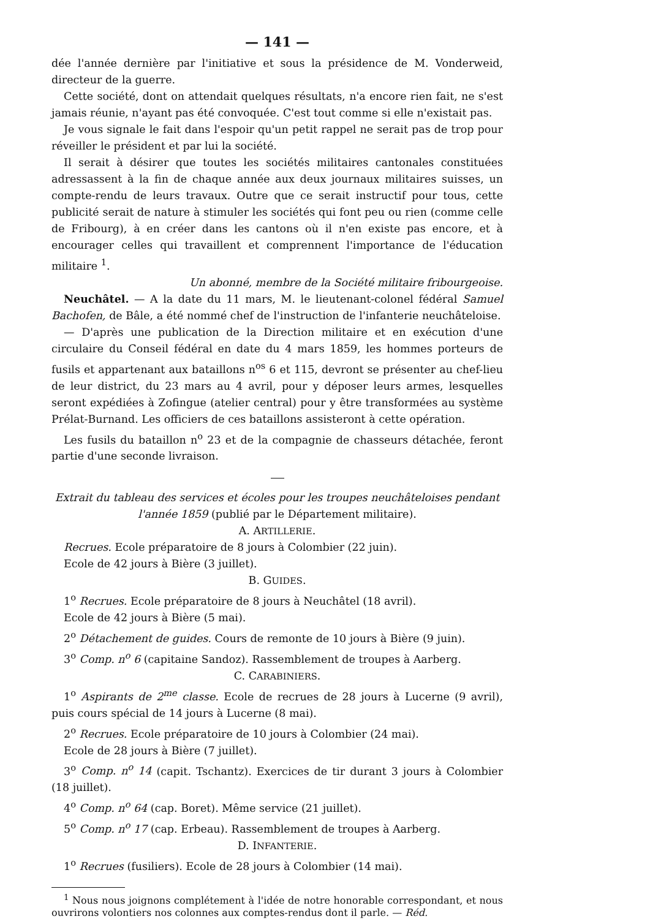— 141 —
dée l'année dernière par l'initiative et sous la présidence de M. Vonderweid, directeur de la guerre.
Cette société, dont on attendait quelques résultats, n'a encore rien fait, ne s'est jamais réunie, n'ayant pas été convoquée. C'est tout comme si elle n'existait pas.
Je vous signale le fait dans l'espoir qu'un petit rappel ne serait pas de trop pour réveiller le président et par lui la société.
Il serait à désirer que toutes les sociétés militaires cantonales constituées adressassent à la fin de chaque année aux deux journaux militaires suisses, un compte-rendu de leurs travaux. Outre que ce serait instructif pour tous, cette publicité serait de nature à stimuler les sociétés qui font peu ou rien (comme celle de Fribourg), à en créer dans les cantons où il n'en existe pas encore, et à encourager celles qui travaillent et comprennent l'importance de l'éducation militaire <sup>1</sup>.
Un abonné, membre de la Société militaire fribourgeoise.
Neuchâtel. — A la date du 11 mars, M. le lieutenant-colonel fédéral Samuel Bachofen, de Bâle, a été nommé chef de l'instruction de l'infanterie neuchâteloise.
— D'après une publication de la Direction militaire et en exécution d'une circulaire du Conseil fédéral en date du 4 mars 1859, les hommes porteurs de fusils et appartenant aux bataillons n<sup>os</sup> 6 et 115, devront se présenter au chef-lieu de leur district, du 23 mars au 4 avril, pour y déposer leurs armes, lesquelles seront expédiées à Zofingue (atelier central) pour y être transformées au système Prélat-Burnand. Les officiers de ces bataillons assisteront à cette opération.
Les fusils du bataillon n<sup>o</sup> 23 et de la compagnie de chasseurs détachée, feront partie d'une seconde livraison.
Extrait du tableau des services et écoles pour les troupes neuchâteloises pendant l'année 1859 (publié par le Département militaire).
A. ARTILLERIE.
Recrues. Ecole préparatoire de 8 jours à Colombier (22 juin).
Ecole de 42 jours à Bière (3 juillet).
B. GUIDES.
1<sup>o</sup> Recrues. Ecole préparatoire de 8 jours à Neuchâtel (18 avril).
Ecole de 42 jours à Bière (5 mai).
2<sup>o</sup> Détachement de guides. Cours de remonte de 10 jours à Bière (9 juin).
3<sup>o</sup> Comp. n<sup>o</sup> 6 (capitaine Sandoz). Rassemblement de troupes à Aarberg.
C. CARABINIERS.
1<sup>o</sup> Aspirants de 2<sup>me</sup> classe. Ecole de recrues de 28 jours à Lucerne (9 avril), puis cours spécial de 14 jours à Lucerne (8 mai).
2<sup>o</sup> Recrues. Ecole préparatoire de 10 jours à Colombier (24 mai).
Ecole de 28 jours à Bière (7 juillet).
3<sup>o</sup> Comp. n<sup>o</sup> 14 (capit. Tschantz). Exercices de tir durant 3 jours à Colombier (18 juillet).
4<sup>o</sup> Comp. n<sup>o</sup> 64 (cap. Boret). Même service (21 juillet).
5<sup>o</sup> Comp. n<sup>o</sup> 17 (cap. Erbeau). Rassemblement de troupes à Aarberg.
D. INFANTERIE.
1<sup>o</sup> Recrues (fusiliers). Ecole de 28 jours à Colombier (14 mai).
<sup>1</sup> Nous nous joignons complétement à l'idée de notre honorable correspondant, et nous ouvrirons volontiers nos colonnes aux comptes-rendus dont il parle. — Réd.